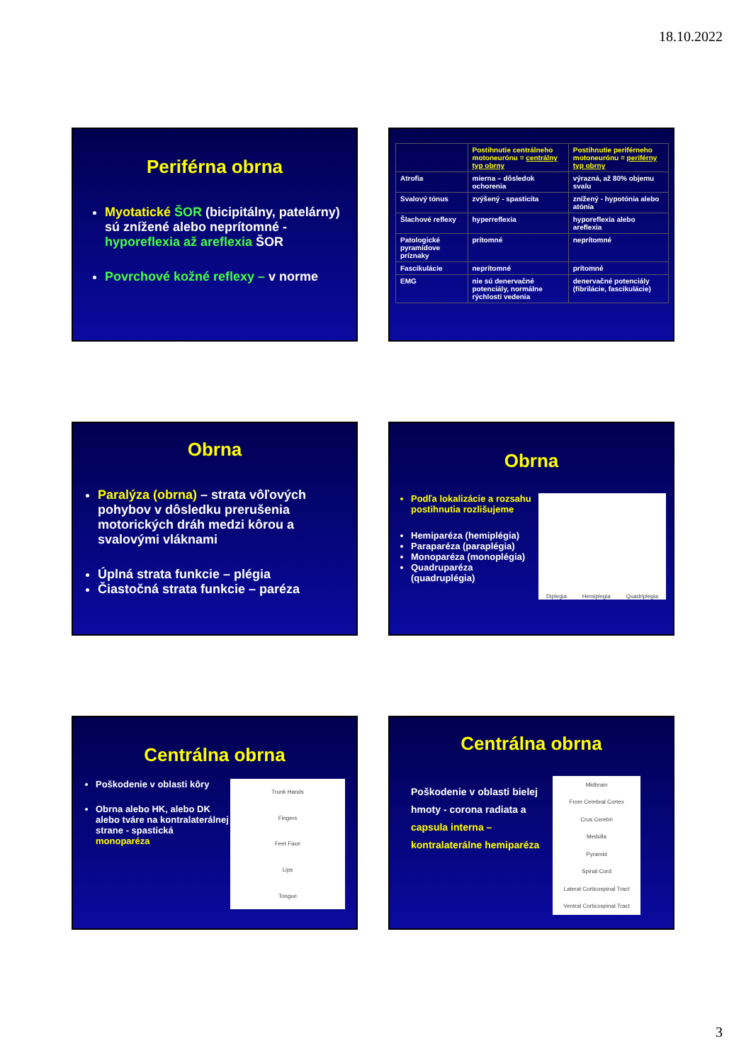18.10.2022
Periférna obrna
Myotatické ŠOR (bicipitálny, patelárny) sú znížené alebo neprítomné - hyporeflexia až areflexia ŠOR
Povrchové kožné reflexy – v norme
| | Postihnutie centrálneho motoneurónu = centrálny typ obrny | Postihnutie periférneho motoneurónu = periférny typ obrny |
| Atrofia | mierna – dôsledok ochorenia | výrazná, až 80% objemu svalu |
| Svalový tónus | zvýšený - spasticita | znížený - hypotónia alebo atónia |
| Šlachové reflexy | hyperreflexia | hyporeflexia alebo areflexia |
| Patologické pyramídove príznaky | prítomné | neprítomné |
| Fascikulácie | neprítomné | prítomné |
| EMG | nie sú denervačné potenciály, normálne rýchlosti vedenia | denervačné potenciály (fibrilácie, fascikulácie) |
Obrna
Paralýza (obrna) – strata vôľových pohybov v dôsledku prerušenia motorických dráh medzi kôrou a svalovými vláknami
Úplná strata funkcie – plégia
Čiastočná strata funkcie – paréza
Obrna
Podľa lokalizácie a rozsahu postihnutia rozlišujeme
Hemiparéza (hemiplégia)
Paraparéza (paraplégia)
Monoparéza (monoplégia)
Quadruparéza (quadruplégia)
Diplegia Hemiplegia Quadriplegia
Centrálna obrna
Poškodenie v oblasti kôry
Obrna alebo HK, alebo DK alebo tváre na kontralaterálnej strane - spastická monoparéza
Trunk Hands
Fingers
Feet Face
Lips
Tongue
Centrálna obrna
Poškodenie v oblasti bielej hmoty - corona radiata a capsula interna – kontralaterálne hemiparéza
Midbrain
From Cerebral Cortex
Crus Cerebri
Medulla
Pyramid
Spinal Cord
Lateral Corticospinal Tract
Ventral Corticospinal Tract
3